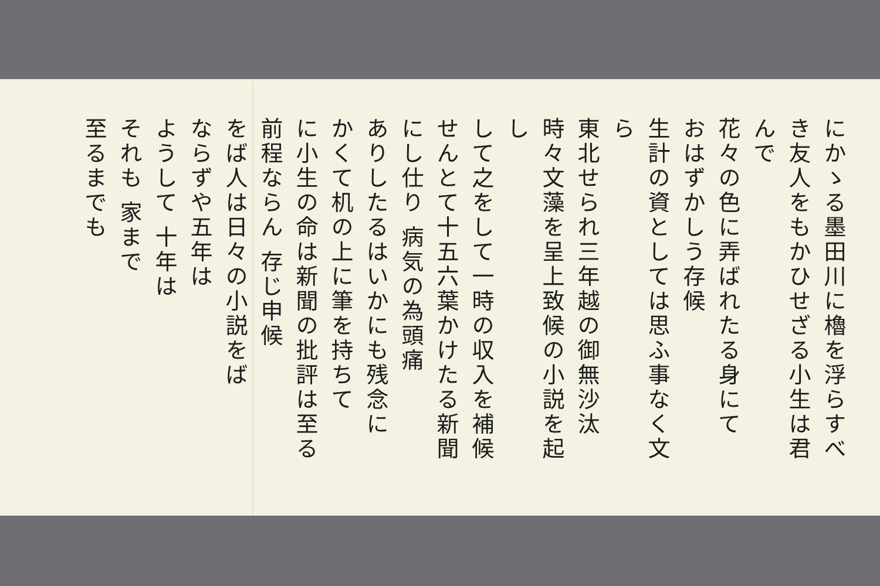にかゝる墨田川に櫓を浮らすべ
き友人をもかひせざる小生は君んで
花々の色に弄ばれたる身にて
おはずかしう存候
生計の資としては思ふ事なく文ら
東北せられ三年越の御無沙汰
時々文藻を呈上致候の小説を起し
して之をして一時の収入を補候
せんとて十五六葉かけたる新聞
にし仕り 病気の為頭痛
ありしたるはいかにも残念に
かくて机の上に筆を持ちて
に小生の命は新聞の批評は至る
前程ならん 存じ申候
をば人は日々の小説をば
ならずや五年は
ようして 十年は
それも 家まで
至るまでも